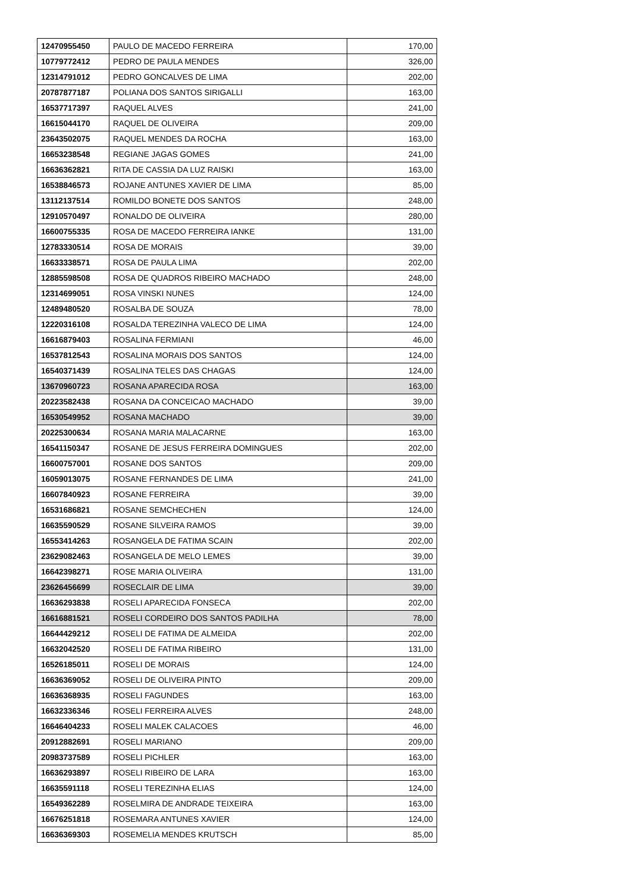| 12470955450 | PAULO DE MACEDO FERREIRA | 170,00 |
| 10779772412 | PEDRO DE PAULA MENDES | 326,00 |
| 12314791012 | PEDRO GONCALVES DE LIMA | 202,00 |
| 20787877187 | POLIANA DOS SANTOS SIRIGALLI | 163,00 |
| 16537717397 | RAQUEL ALVES | 241,00 |
| 16615044170 | RAQUEL DE OLIVEIRA | 209,00 |
| 23643502075 | RAQUEL MENDES DA ROCHA | 163,00 |
| 16653238548 | REGIANE JAGAS GOMES | 241,00 |
| 16636362821 | RITA DE CASSIA DA LUZ RAISKI | 163,00 |
| 16538846573 | ROJANE ANTUNES XAVIER DE LIMA | 85,00 |
| 13112137514 | ROMILDO BONETE DOS SANTOS | 248,00 |
| 12910570497 | RONALDO DE OLIVEIRA | 280,00 |
| 16600755335 | ROSA DE MACEDO FERREIRA IANKE | 131,00 |
| 12783330514 | ROSA DE MORAIS | 39,00 |
| 16633338571 | ROSA DE PAULA LIMA | 202,00 |
| 12885598508 | ROSA DE QUADROS RIBEIRO MACHADO | 248,00 |
| 12314699051 | ROSA VINSKI NUNES | 124,00 |
| 12489480520 | ROSALBA DE SOUZA | 78,00 |
| 12220316108 | ROSALDA TEREZINHA VALECO DE LIMA | 124,00 |
| 16616879403 | ROSALINA FERMIANI | 46,00 |
| 16537812543 | ROSALINA MORAIS DOS SANTOS | 124,00 |
| 16540371439 | ROSALINA TELES DAS CHAGAS | 124,00 |
| 13670960723 | ROSANA APARECIDA ROSA | 163,00 |
| 20223582438 | ROSANA DA CONCEICAO MACHADO | 39,00 |
| 16530549952 | ROSANA MACHADO | 39,00 |
| 20225300634 | ROSANA MARIA MALACARNE | 163,00 |
| 16541150347 | ROSANE DE JESUS FERREIRA DOMINGUES | 202,00 |
| 16600757001 | ROSANE DOS SANTOS | 209,00 |
| 16059013075 | ROSANE FERNANDES DE LIMA | 241,00 |
| 16607840923 | ROSANE FERREIRA | 39,00 |
| 16531686821 | ROSANE SEMCHECHEN | 124,00 |
| 16635590529 | ROSANE SILVEIRA RAMOS | 39,00 |
| 16553414263 | ROSANGELA DE FATIMA SCAIN | 202,00 |
| 23629082463 | ROSANGELA DE MELO LEMES | 39,00 |
| 16642398271 | ROSE MARIA OLIVEIRA | 131,00 |
| 23626456699 | ROSECLAIR DE LIMA | 39,00 |
| 16636293838 | ROSELI APARECIDA FONSECA | 202,00 |
| 16616881521 | ROSELI CORDEIRO DOS SANTOS PADILHA | 78,00 |
| 16644429212 | ROSELI DE FATIMA DE ALMEIDA | 202,00 |
| 16632042520 | ROSELI DE FATIMA RIBEIRO | 131,00 |
| 16526185011 | ROSELI DE MORAIS | 124,00 |
| 16636369052 | ROSELI DE OLIVEIRA PINTO | 209,00 |
| 16636368935 | ROSELI FAGUNDES | 163,00 |
| 16632336346 | ROSELI FERREIRA ALVES | 248,00 |
| 16646404233 | ROSELI MALEK CALACOES | 46,00 |
| 20912882691 | ROSELI MARIANO | 209,00 |
| 20983737589 | ROSELI PICHLER | 163,00 |
| 16636293897 | ROSELI RIBEIRO DE LARA | 163,00 |
| 16635591118 | ROSELI TEREZINHA ELIAS | 124,00 |
| 16549362289 | ROSELMIRA DE ANDRADE TEIXEIRA | 163,00 |
| 16676251818 | ROSEMARA ANTUNES XAVIER | 124,00 |
| 16636369303 | ROSEMELIA MENDES KRUTSCH | 85,00 |